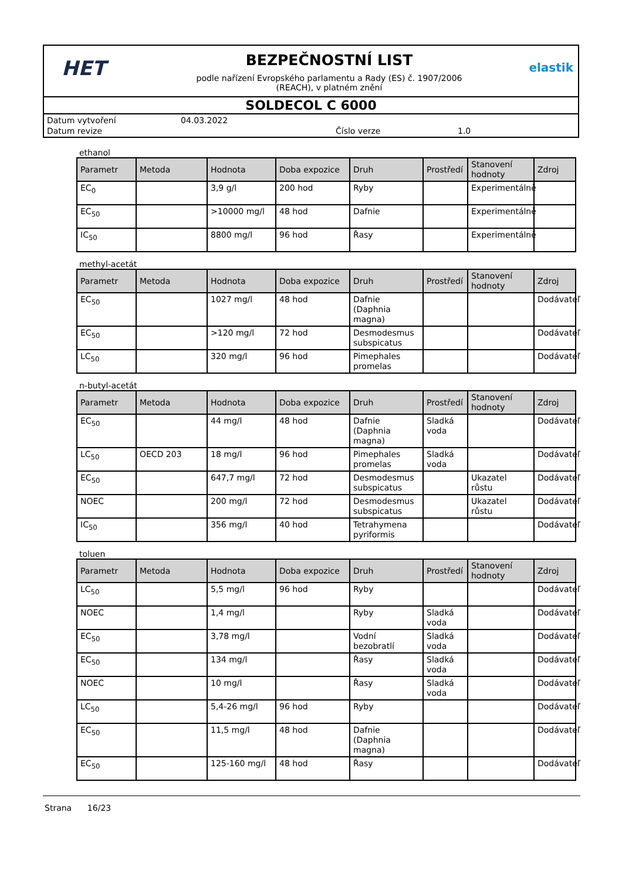HET
BEZPEČNOSTNÍ LIST
podle nařízení Evropského parlamentu a Rady (ES) č. 1907/2006
(REACH), v platném znění
elastik
SOLDECOL C 6000
| Datum vytvoření | 04.03.2022 | | |
| Datum revize | | Číslo verze | 1.0 |
ethanol
| Parametr | Metoda | Hodnota | Doba expozice | Druh | Prostředí | Stanovení hodnoty | Zdroj |
| --- | --- | --- | --- | --- | --- | --- | --- |
| EC<sub>0</sub> | | 3,9 g/l | 200 hod | Ryby | | Experimentálně | |
| EC<sub>50</sub> | | >10000 mg/l | 48 hod | Dafnie | | Experimentálně | |
| IC<sub>50</sub> | | 8800 mg/l | 96 hod | Řasy | | Experimentálně | |
methyl-acetát
| Parametr | Metoda | Hodnota | Doba expozice | Druh | Prostředí | Stanovení hodnoty | Zdroj |
| --- | --- | --- | --- | --- | --- | --- | --- |
| EC<sub>50</sub> | | 1027 mg/l | 48 hod | Dafnie (Daphnia magna) | | | Dodávateľ |
| EC<sub>50</sub> | | >120 mg/l | 72 hod | Desmodesmus subspicatus | | | Dodávateľ |
| LC<sub>50</sub> | | 320 mg/l | 96 hod | Pimephales promelas | | | Dodávateľ |
n-butyl-acetát
| Parametr | Metoda | Hodnota | Doba expozice | Druh | Prostředí | Stanovení hodnoty | Zdroj |
| --- | --- | --- | --- | --- | --- | --- | --- |
| EC<sub>50</sub> | | 44 mg/l | 48 hod | Dafnie (Daphnia magna) | Sladká voda | | Dodávateľ |
| LC<sub>50</sub> | OECD 203 | 18 mg/l | 96 hod | Pimephales promelas | Sladká voda | | Dodávateľ |
| EC<sub>50</sub> | | 647,7 mg/l | 72 hod | Desmodesmus subspicatus | | Ukazatel růstu | Dodávateľ |
| NOEC | | 200 mg/l | 72 hod | Desmodesmus subspicatus | | Ukazatel růstu | Dodávateľ |
| IC<sub>50</sub> | | 356 mg/l | 40 hod | Tetrahymena pyriformis | | | Dodávateľ |
toluen
| Parametr | Metoda | Hodnota | Doba expozice | Druh | Prostředí | Stanovení hodnoty | Zdroj |
| --- | --- | --- | --- | --- | --- | --- | --- |
| LC<sub>50</sub> | | 5,5 mg/l | 96 hod | Ryby | | | Dodávateľ |
| NOEC | | 1,4 mg/l | | Ryby | Sladká voda | | Dodávateľ |
| EC<sub>50</sub> | | 3,78 mg/l | | Vodní bezobratlí | Sladká voda | | Dodávateľ |
| EC<sub>50</sub> | | 134 mg/l | | Řasy | Sladká voda | | Dodávateľ |
| NOEC | | 10 mg/l | | Řasy | Sladká voda | | Dodávateľ |
| LC<sub>50</sub> | | 5,4-26 mg/l | 96 hod | Ryby | | | Dodávateľ |
| EC<sub>50</sub> | | 11,5 mg/l | 48 hod | Dafnie (Daphnia magna) | | | Dodávateľ |
| EC<sub>50</sub> | | 125-160 mg/l | 48 hod | Řasy | | | Dodávateľ |
Strana 16/23